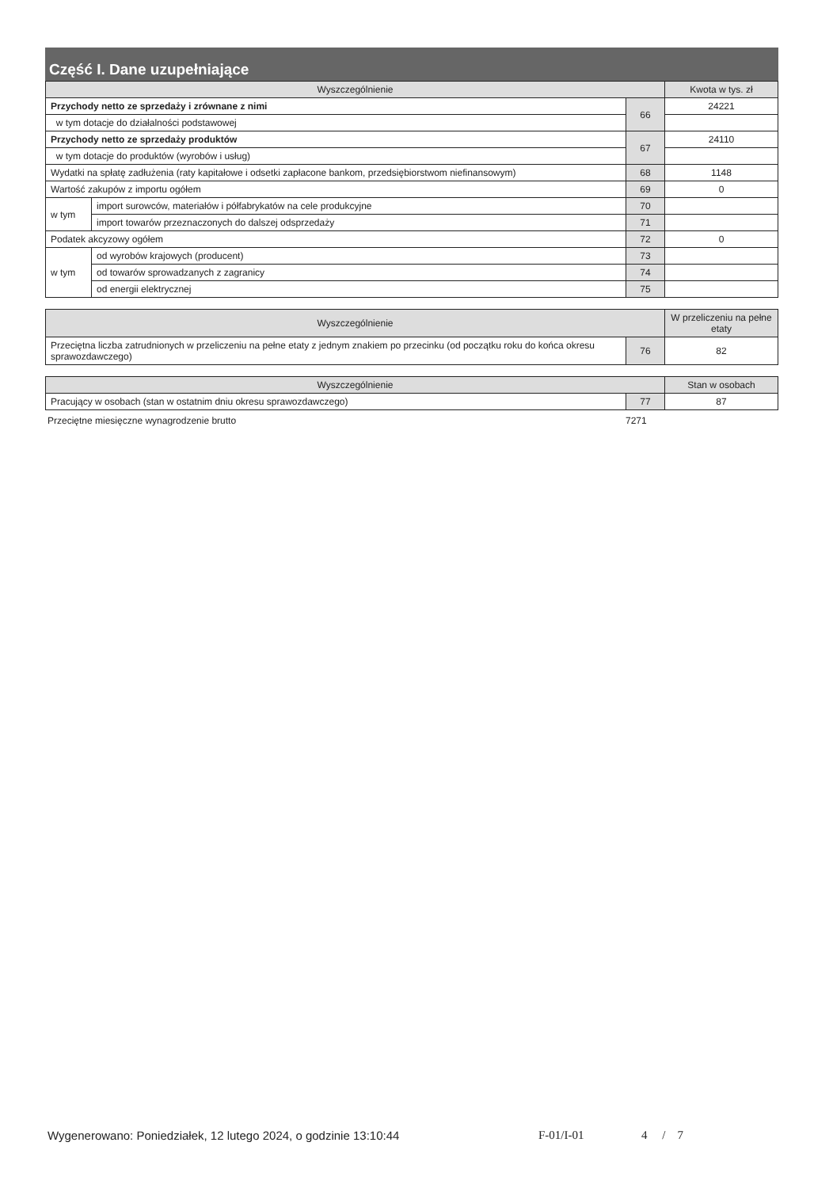Część I. Dane uzupełniające
| Wyszczególnienie | | | Kwota w tys. zł |
| --- | --- | --- | --- |
| Przychody netto ze sprzedaży i zrównane z nimi | | 66 | 24221 |
| w tym dotacje do działalności podstawowej | | | |
| Przychody netto ze sprzedaży produktów | | 67 | 24110 |
| w tym dotacje do produktów (wyrobów i usług) | | | |
| Wydatki na spłatę zadłużenia (raty kapitałowe i odsetki zapłacone bankom, przedsiębiorstwom niefinansowym) | | 68 | 1148 |
| Wartość zakupów z importu ogółem | | 69 | 0 |
| w tym | import surowców, materiałów i półfabrykatów na cele produkcyjne | 70 | |
| | import towarów przeznaczonych do dalszej odsprzedaży | 71 | |
| Podatek akcyzowy ogółem | | 72 | 0 |
| w tym | od wyrobów krajowych (producent) | 73 | |
| | od towarów sprowadzanych z zagranicy | 74 | |
| | od energii elektrycznej | 75 | |
| Wyszczególnienie | | W przeliczeniu na pełne etaty |
| --- | --- | --- |
| Przeciętna liczba zatrudnionych w przeliczeniu na pełne etaty z jednym znakiem po przecinku (od początku roku do końca okresu sprawozdawczego) | 76 | 82 |
| Wyszczególnienie | | Stan w osobach |
| --- | --- | --- |
| Pracujący w osobach (stan w ostatnim dniu okresu sprawozdawczego) | 77 | 87 |
Przeciętne miesięczne wynagrodzenie brutto 7271
Wygenerowano: Poniedziałek, 12 lutego 2024, o godzinie 13:10:44 F-01/I-01 4 / 7